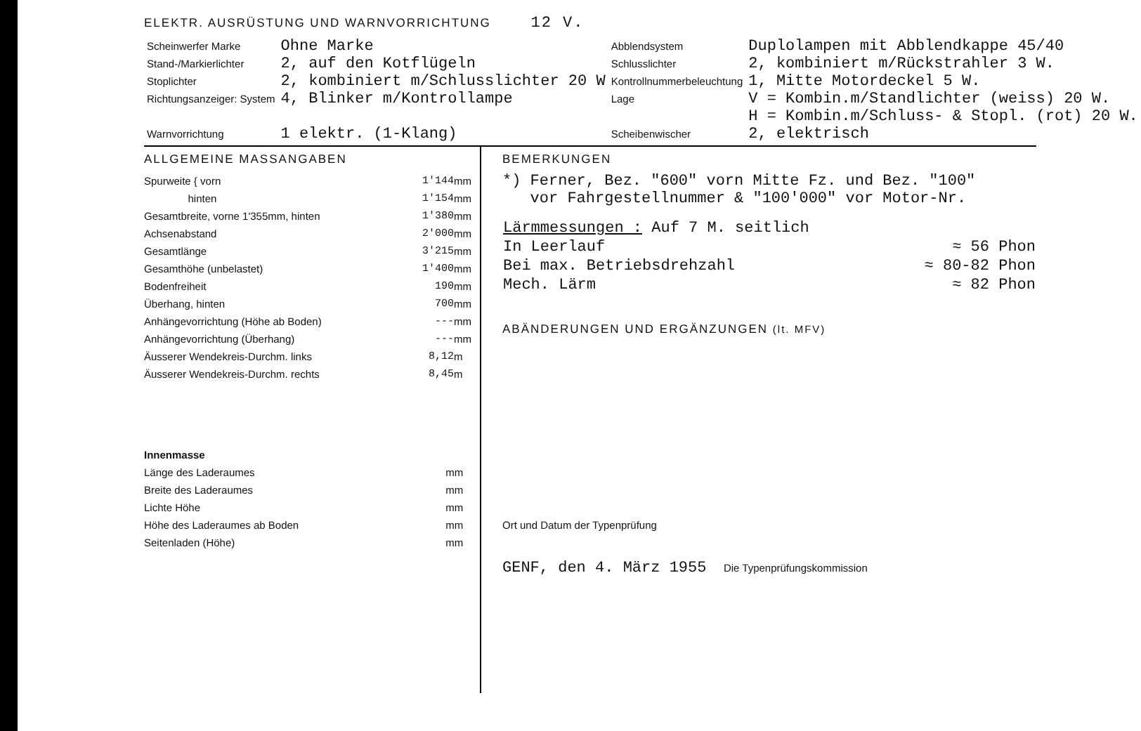ELEKTR. AUSRÜSTUNG UND WARNVORRICHTUNG 12 V.
| Scheinwerfer Marke | Ohne Marke | Abblendsystem | Duplolampen mit Abblendkappe 45/40 |
| Stand-/Markierlichter | 2, auf den Kotflügeln | Schlusslichter | 2, kombiniert m/Rückstrahler 3 W. |
| Stoplichter | 2, kombiniert m/Schlusslichter 20 W | Kontrollnummerbeleuchtung | 1, Mitte Motordeckel 5 W. |
| Richtungsanzeiger: System | 4, Blinker m/Kontrollampe | Lage | V = Kombin.m/Standlichter (weiss) 20 W. H = Kombin.m/Schluss- & Stopl. (rot) 20 W. |
| Warnvorrichtung | 1 elektr. (1-Klang) | Scheibenwischer | 2, elektrisch |
ALLGEMEINE MASSANGABEN
| Spurweite { vorn | 1'144 | mm |
| hinten | 1'154 | mm |
| Gesamtbreite, vorne 1'355mm, hinten | 1'380 | mm |
| Achsenabstand | 2'000 | mm |
| Gesamtlänge | 3'215 | mm |
| Gesamthöhe (unbelastet) | 1'400 | mm |
| Bodenfreiheit | 190 | mm |
| Überhang, hinten | 700 | mm |
| Anhängevorrichtung (Höhe ab Boden) | --- | mm |
| Anhängevorrichtung (Überhang) | --- | mm |
| Äusserer Wendekreis-Durchm. links | 8,12 | m |
| Äusserer Wendekreis-Durchm. rechts | 8,45 | m |
| Innenmasse | |
| Länge des Laderaumes | mm |
| Breite des Laderaumes | mm |
| Lichte Höhe | mm |
| Höhe des Laderaumes ab Boden | mm |
| Seitenladen (Höhe) | mm |
BEMERKUNGEN
*) Ferner, Bez. "600" vorn Mitte Fz. und Bez. "100"
vor Fahrgestellnummer & "100'000" vor Motor-Nr.
| Lärmmessungen : Auf 7 M. seitlich | |
| In Leerlauf | ≈ 56 Phon |
| Bei max. Betriebsdrehzahl | ≈ 80-82 Phon |
| Mech. Lärm | ≈ 82 Phon |
ABÄNDERUNGEN UND ERGÄNZUNGEN (lt. MFV)
Ort und Datum der Typenprüfung
GENF, den 4. März 1955 Die Typenprüfungskommission